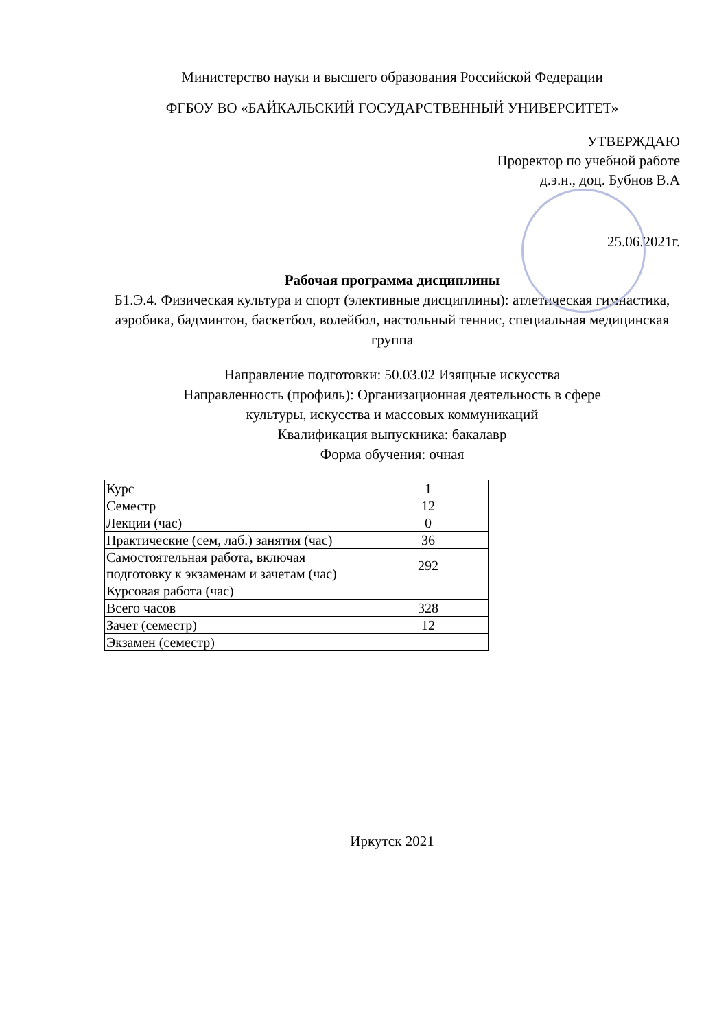Министерство науки и высшего образования Российской Федерации
ФГБОУ ВО «БАЙКАЛЬСКИЙ ГОСУДАРСТВЕННЫЙ УНИВЕРСИТЕТ»
УТВЕРЖДАЮ
Проректор по учебной работе
д.э.н., доц. Бубнов В.А
25.06.2021г.
Рабочая программа дисциплины
Б1.Э.4. Физическая культура и спорт (элективные дисциплины): атлетическая гимнастика, аэробика, бадминтон, баскетбол, волейбол, настольный теннис, специальная медицинская группа
Направление подготовки: 50.03.02 Изящные искусства
Направленность (профиль): Организационная деятельность в сфере
культуры, искусства и массовых коммуникаций
Квалификация выпускника: бакалавр
Форма обучения: очная
| Курс | 1 |
| Семестр | 12 |
| Лекции (час) | 0 |
| Практические (сем, лаб.) занятия (час) | 36 |
| Самостоятельная работа, включая подготовку к экзаменам и зачетам (час) | 292 |
| Курсовая работа (час) | |
| Всего часов | 328 |
| Зачет (семестр) | 12 |
| Экзамен (семестр) | |
Иркутск 2021